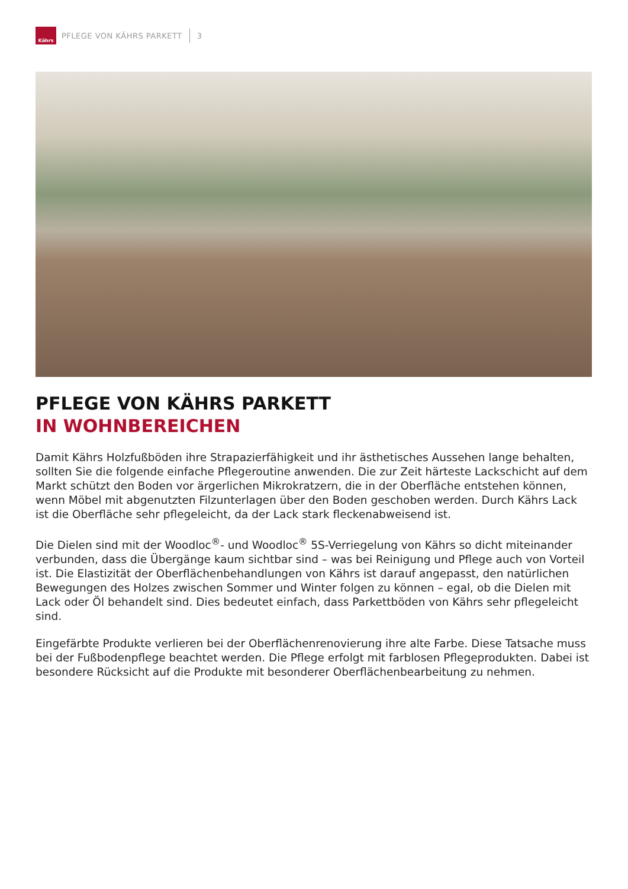Kährs
PFLEGE VON KÄHRS PARKETT 3
PFLEGE VON KÄHRS PARKETT
IN WOHNBEREICHEN
Damit Kährs Holzfußböden ihre Strapazierfähigkeit und ihr ästhetisches Aussehen lange behalten, sollten Sie die folgende einfache Pflegeroutine anwenden. Die zur Zeit härteste Lackschicht auf dem Markt schützt den Boden vor ärgerlichen Mikrokratzern, die in der Oberfläche entstehen können, wenn Möbel mit abgenutzten Filzunterlagen über den Boden geschoben werden. Durch Kährs Lack ist die Oberfläche sehr pflegeleicht, da der Lack stark fleckenabweisend ist.
Die Dielen sind mit der Woodloc<sup>®</sup>- und Woodloc<sup>®</sup> 5S-Verriegelung von Kährs so dicht miteinander verbunden, dass die Übergänge kaum sichtbar sind – was bei Reinigung und Pflege auch von Vorteil ist. Die Elastizität der Oberflächenbehandlungen von Kährs ist darauf angepasst, den natürlichen Bewegungen des Holzes zwischen Sommer und Winter folgen zu können – egal, ob die Dielen mit Lack oder Öl behandelt sind. Dies bedeutet einfach, dass Parkettböden von Kährs sehr pflegeleicht sind.
Eingefärbte Produkte verlieren bei der Oberflächenrenovierung ihre alte Farbe. Diese Tatsache muss bei der Fußbodenpflege beachtet werden. Die Pflege erfolgt mit farblosen Pflegeprodukten. Dabei ist besondere Rücksicht auf die Produkte mit besonderer Oberflächenbearbeitung zu nehmen.